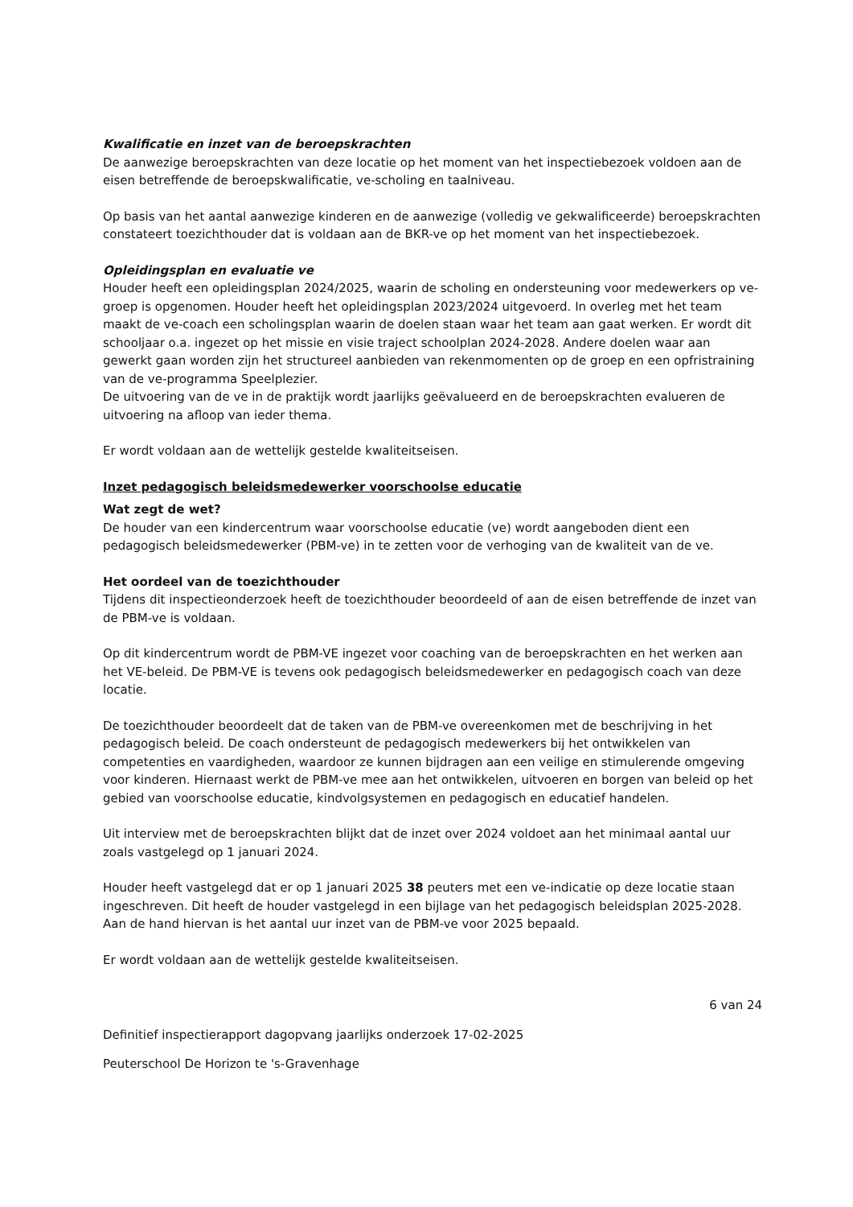Kwalificatie en inzet van de beroepskrachten
De aanwezige beroepskrachten van deze locatie op het moment van het inspectiebezoek voldoen aan de eisen betreffende de beroepskwalificatie, ve-scholing en taalniveau.
Op basis van het aantal aanwezige kinderen en de aanwezige (volledig ve gekwalificeerde) beroepskrachten constateert toezichthouder dat is voldaan aan de BKR-ve op het moment van het inspectiebezoek.
Opleidingsplan en evaluatie ve
Houder heeft een opleidingsplan 2024/2025, waarin de scholing en ondersteuning voor medewerkers op ve-groep is opgenomen. Houder heeft het opleidingsplan 2023/2024 uitgevoerd. In overleg met het team maakt de ve-coach een scholingsplan waarin de doelen staan waar het team aan gaat werken. Er wordt dit schooljaar o.a. ingezet op het missie en visie traject schoolplan 2024-2028. Andere doelen waar aan gewerkt gaan worden zijn het structureel aanbieden van rekenmomenten op de groep en een opfristraining van de ve-programma Speelplezier.
De uitvoering van de ve in de praktijk wordt jaarlijks geëvalueerd en de beroepskrachten evalueren de uitvoering na afloop van ieder thema.
Er wordt voldaan aan de wettelijk gestelde kwaliteitseisen.
Inzet pedagogisch beleidsmedewerker voorschoolse educatie
Wat zegt de wet?
De houder van een kindercentrum waar voorschoolse educatie (ve) wordt aangeboden dient een pedagogisch beleidsmedewerker (PBM-ve) in te zetten voor de verhoging van de kwaliteit van de ve.
Het oordeel van de toezichthouder
Tijdens dit inspectieonderzoek heeft de toezichthouder beoordeeld of aan de eisen betreffende de inzet van de PBM-ve is voldaan.
Op dit kindercentrum wordt de PBM-VE ingezet voor coaching van de beroepskrachten en het werken aan het VE-beleid. De PBM-VE is tevens ook pedagogisch beleidsmedewerker en pedagogisch coach van deze locatie.
De toezichthouder beoordeelt dat de taken van de PBM-ve overeenkomen met de beschrijving in het pedagogisch beleid. De coach ondersteunt de pedagogisch medewerkers bij het ontwikkelen van competenties en vaardigheden, waardoor ze kunnen bijdragen aan een veilige en stimulerende omgeving voor kinderen. Hiernaast werkt de PBM-ve mee aan het ontwikkelen, uitvoeren en borgen van beleid op het gebied van voorschoolse educatie, kindvolgsystemen en pedagogisch en educatief handelen.
Uit interview met de beroepskrachten blijkt dat de inzet over 2024 voldoet aan het minimaal aantal uur zoals vastgelegd op 1 januari 2024.
Houder heeft vastgelegd dat er op 1 januari 2025 38 peuters met een ve-indicatie op deze locatie staan ingeschreven. Dit heeft de houder vastgelegd in een bijlage van het pedagogisch beleidsplan 2025-2028. Aan de hand hiervan is het aantal uur inzet van de PBM-ve voor 2025 bepaald.
Er wordt voldaan aan de wettelijk gestelde kwaliteitseisen.
6 van 24
Definitief inspectierapport dagopvang jaarlijks onderzoek 17-02-2025
Peuterschool De Horizon te 's-Gravenhage